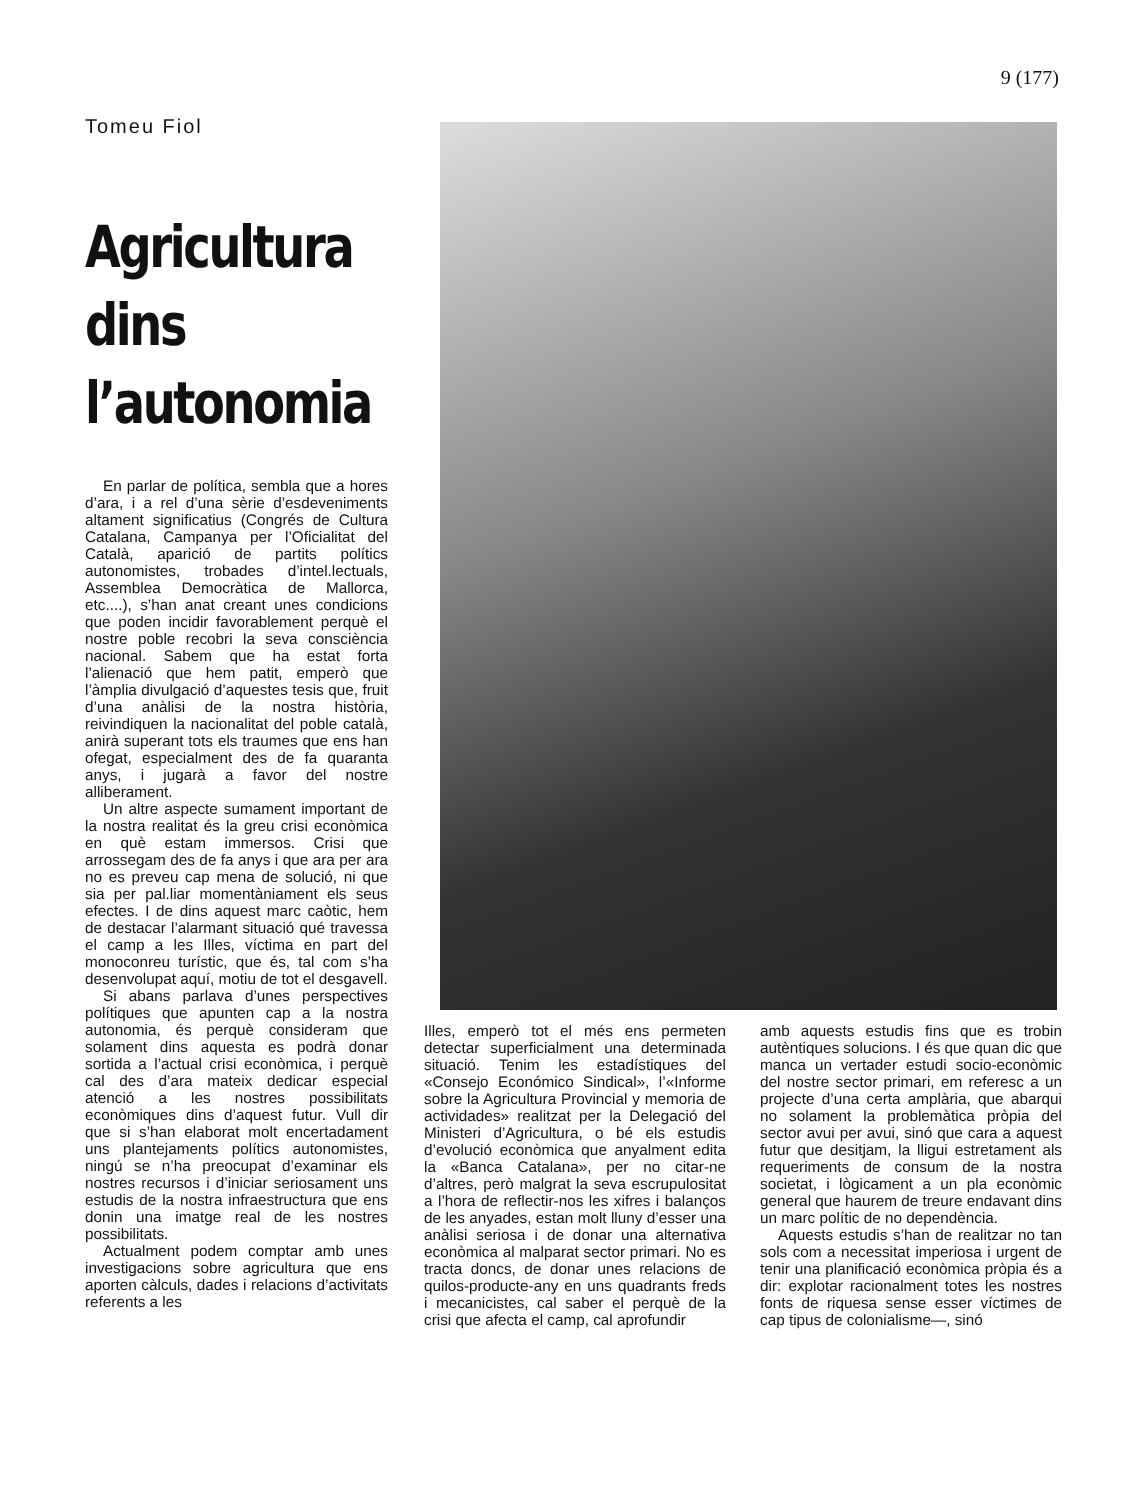9 (177)
Tomeu Fiol
Agricultura
dins
l’autonomia
En parlar de política, sembla que a hores d’ara, i a rel d’una sèrie d’esdeveniments altament significatius (Congrés de Cultura Catalana, Campanya per l’Oficialitat del Català, aparició de partits polítics autonomistes, trobades d’intel.lectuals, Assemblea Democràtica de Mallorca, etc....), s’han anat creant unes condicions que poden incidir favorablement perquè el nostre poble recobri la seva consciència nacional. Sabem que ha estat forta l’alienació que hem patit, emperò que l’àmplia divulgació d’aquestes tesis que, fruit d’una anàlisi de la nostra història, reivindiquen la nacionalitat del poble català, anirà superant tots els traumes que ens han ofegat, especialment des de fa quaranta anys, i jugarà a favor del nostre alliberament.
Un altre aspecte sumament important de la nostra realitat és la greu crisi econòmica en què estam immersos. Crisi que arrossegam des de fa anys i que ara per ara no es preveu cap mena de solució, ni que sia per pal.liar momentàniament els seus efectes. I de dins aquest marc caòtic, hem de destacar l’alarmant situació qué travessa el camp a les Illes, víctima en part del monoconreu turístic, que és, tal com s’ha desenvolupat aquí, motiu de tot el desgavell.
Si abans parlava d’unes perspectives polítiques que apunten cap a la nostra autonomia, és perquè consideram que solament dins aquesta es podrà donar sortida a l’actual crisi econòmica, i perquè cal des d’ara mateix dedicar especial atenció a les nostres possibilitats econòmiques dins d’aquest futur. Vull dir que si s’han elaborat molt encertadament uns plantejaments polítics autonomistes, ningú se n’ha preocupat d’examinar els nostres recursos i d’iniciar seriosament uns estudis de la nostra infraestructura que ens donin una imatge real de les nostres possibilitats.
Actualment podem comptar amb unes investigacions sobre agricultura que ens aporten càlculs, dades i relacions d’activitats referents a les
Illes, emperò tot el més ens permeten detectar superficialment una determinada situació. Tenim les estadístiques del «Consejo Económico Sindical», l’«Informe sobre la Agricultura Provincial y memoria de actividades» realitzat per la Delegació del Ministeri d’Agricultura, o bé els estudis d’evolució econòmica que anyalment edita la «Banca Catalana», per no citar-ne d’altres, però malgrat la seva escrupulositat a l’hora de reflectir-nos les xifres i balanços de les anyades, estan molt lluny d’esser una anàlisi seriosa i de donar una alternativa econòmica al malparat sector primari. No es tracta doncs, de donar unes relacions de quilos-producte-any en uns quadrants freds i mecanicistes, cal saber el perquè de la crisi que afecta el camp, cal aprofundir
amb aquests estudis fins que es trobin autèntiques solucions. I és que quan dic que manca un vertader estudi socio-econòmic del nostre sector primari, em referesc a un projecte d’una certa amplària, que abarqui no solament la problemàtica pròpia del sector avui per avui, sinó que cara a aquest futur que desitjam, la lligui estretament als requeriments de consum de la nostra societat, i lògicament a un pla econòmic general que haurem de treure endavant dins un marc polític de no dependència.
Aquests estudis s’han de realitzar no tan sols com a necessitat imperiosa i urgent de tenir una planificació econòmica pròpia és a dir: explotar racionalment totes les nostres fonts de riquesa sense esser víctimes de cap tipus de colonialisme—, sinó